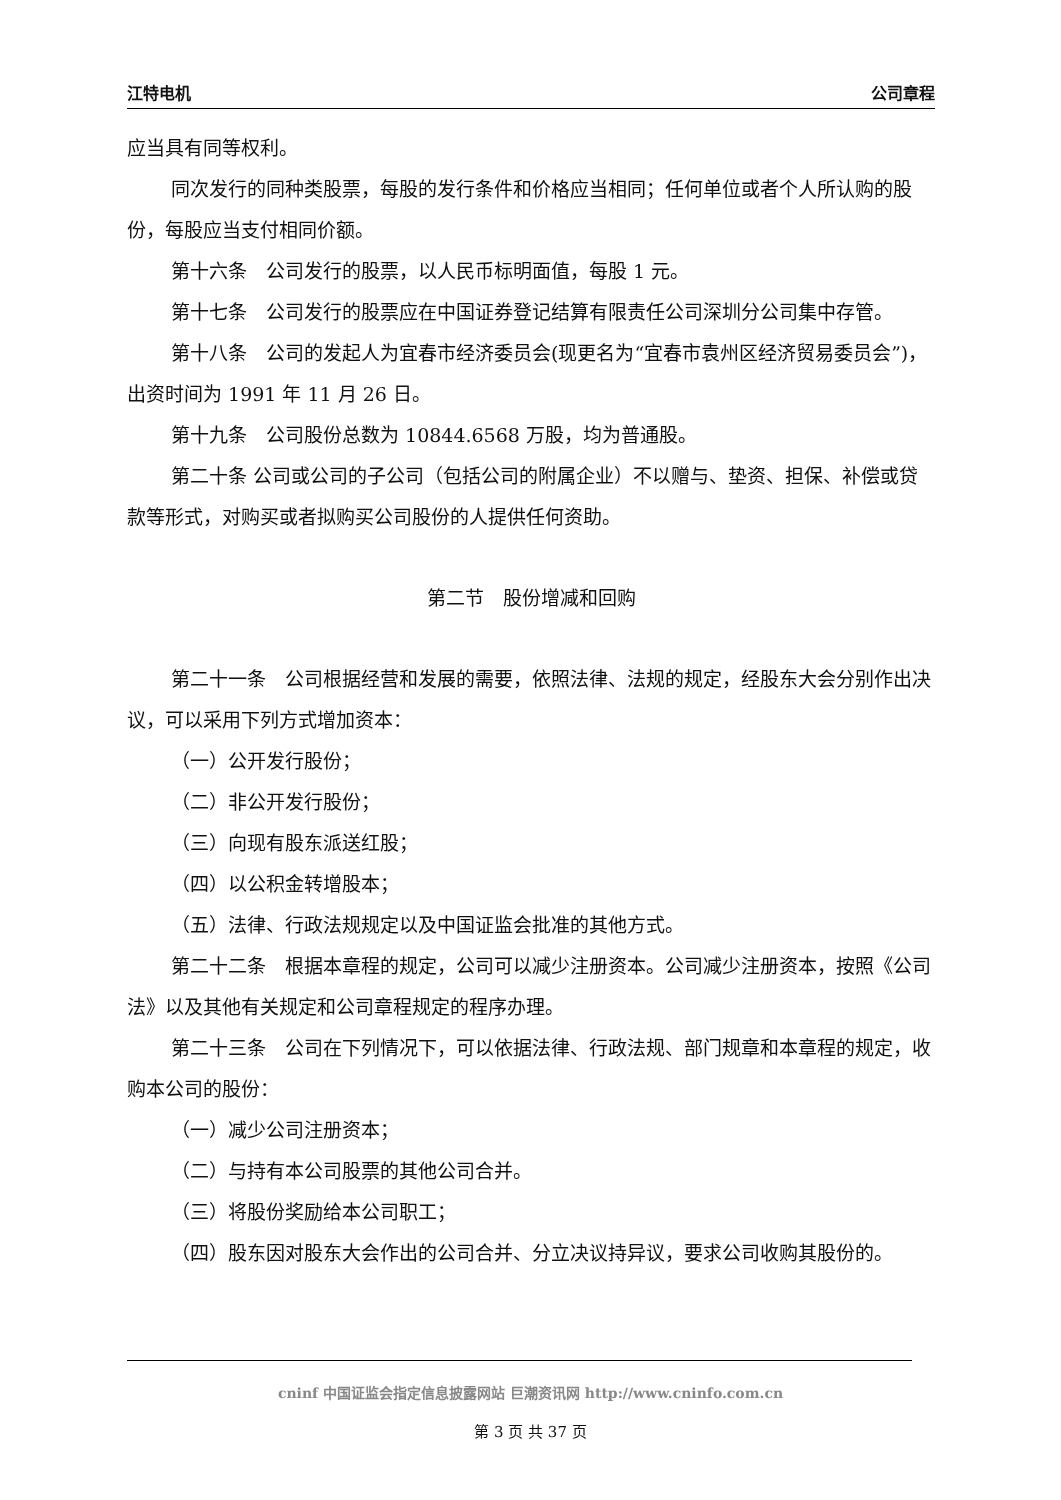江特电机 公司章程
应当具有同等权利。
同次发行的同种类股票，每股的发行条件和价格应当相同；任何单位或者个人所认购的股份，每股应当支付相同价额。
第十六条　公司发行的股票，以人民币标明面值，每股 1 元。
第十七条　公司发行的股票应在中国证券登记结算有限责任公司深圳分公司集中存管。
第十八条　公司的发起人为宜春市经济委员会(现更名为“宜春市袁州区经济贸易委员会”)，出资时间为 1991 年 11 月 26 日。
第十九条　公司股份总数为 10844.6568 万股，均为普通股。
第二十条 公司或公司的子公司（包括公司的附属企业）不以赠与、垫资、担保、补偿或贷款等形式，对购买或者拟购买公司股份的人提供任何资助。
第二节　股份增减和回购
第二十一条　公司根据经营和发展的需要，依照法律、法规的规定，经股东大会分别作出决议，可以采用下列方式增加资本：
（一）公开发行股份；
（二）非公开发行股份；
（三）向现有股东派送红股；
（四）以公积金转增股本；
（五）法律、行政法规规定以及中国证监会批准的其他方式。
第二十二条　根据本章程的规定，公司可以减少注册资本。公司减少注册资本，按照《公司法》以及其他有关规定和公司章程规定的程序办理。
第二十三条　公司在下列情况下，可以依据法律、行政法规、部门规章和本章程的规定，收购本公司的股份：
（一）减少公司注册资本；
（二）与持有本公司股票的其他公司合并。
（三）将股份奖励给本公司职工；
（四）股东因对股东大会作出的公司合并、分立决议持异议，要求公司收购其股份的。
cninf 中国证监会指定信息披露网站 巨潮资讯网 http://www.cninfo.com.cn
第 3 页 共 37 页